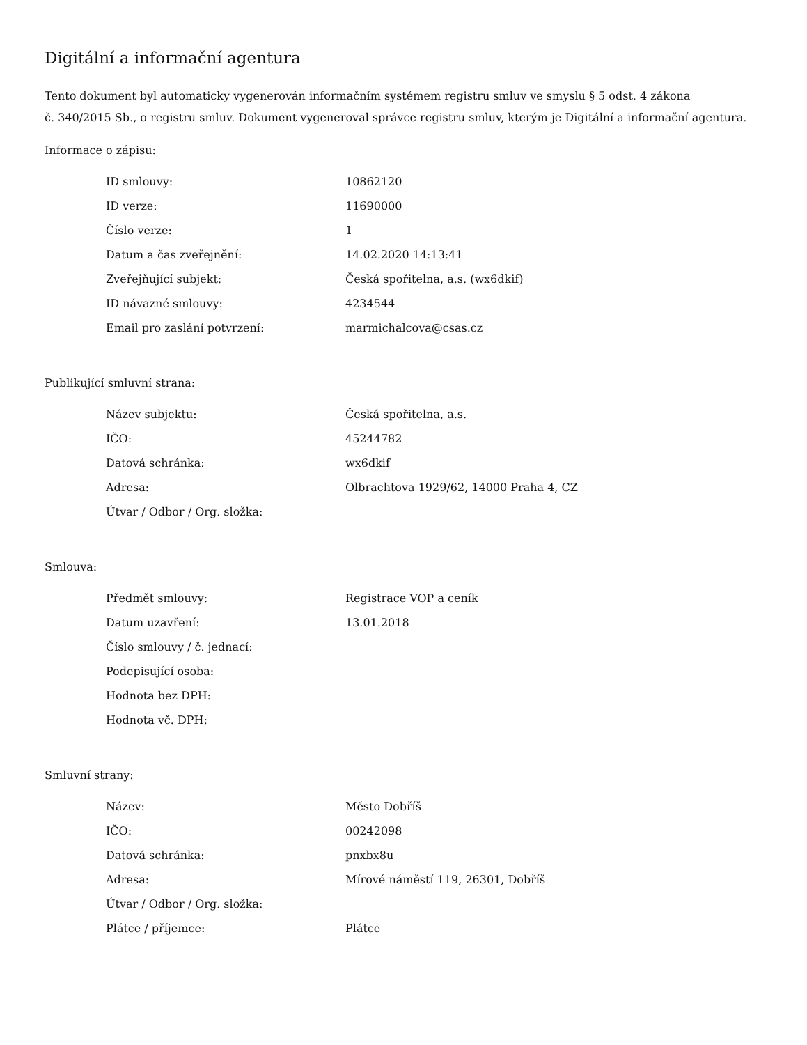Digitální a informační agentura
Tento dokument byl automaticky vygenerován informačním systémem registru smluv ve smyslu § 5 odst. 4 zákona
č. 340/2015 Sb., o registru smluv. Dokument vygeneroval správce registru smluv, kterým je Digitální a informační agentura.
Informace o zápisu:
| ID smlouvy: | 10862120 |
| ID verze: | 11690000 |
| Číslo verze: | 1 |
| Datum a čas zveřejnění: | 14.02.2020 14:13:41 |
| Zveřejňující subjekt: | Česká spořitelna, a.s. (wx6dkif) |
| ID návazné smlouvy: | 4234544 |
| Email pro zaslání potvrzení: | marmichalcova@csas.cz |
Publikující smluvní strana:
| Název subjektu: | Česká spořitelna, a.s. |
| IČO: | 45244782 |
| Datová schránka: | wx6dkif |
| Adresa: | Olbrachtova 1929/62, 14000 Praha 4, CZ |
| Útvar / Odbor / Org. složka: | |
Smlouva:
| Předmět smlouvy: | Registrace VOP a ceník |
| Datum uzavření: | 13.01.2018 |
| Číslo smlouvy / č. jednací: | |
| Podepisující osoba: | |
| Hodnota bez DPH: | |
| Hodnota vč. DPH: | |
Smluvní strany:
| Název: | Město Dobříš |
| IČO: | 00242098 |
| Datová schránka: | pnxbx8u |
| Adresa: | Mírové náměstí 119, 26301, Dobříš |
| Útvar / Odbor / Org. složka: | |
| Plátce / příjemce: | Plátce |